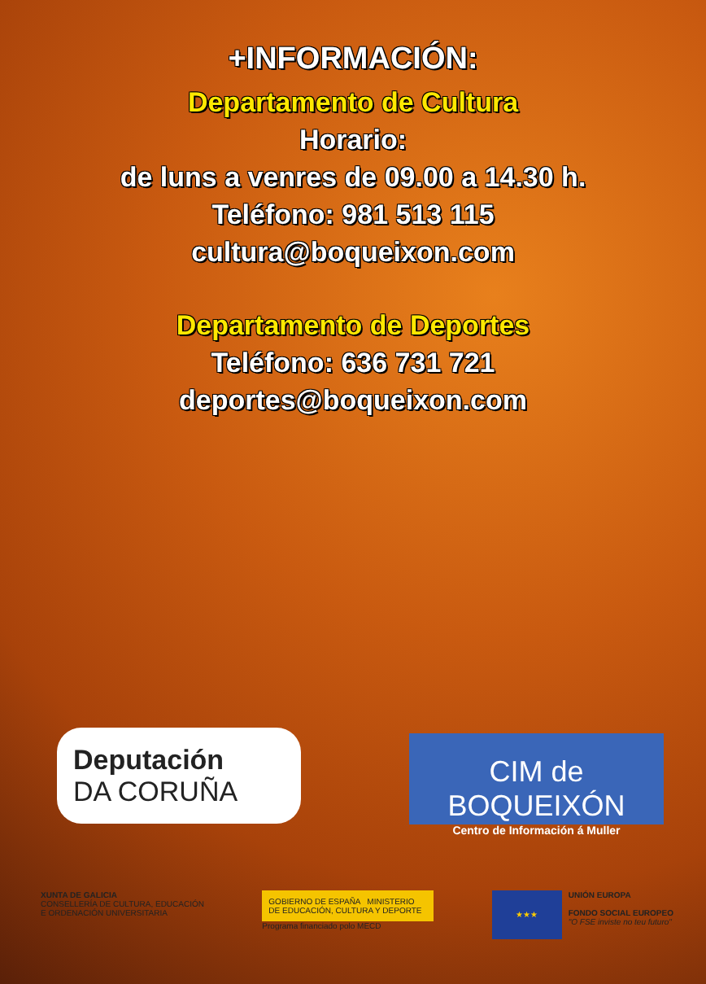+INFORMACIÓN:
Departamento de Cultura
Horario:
de luns a venres de 09.00 a 14.30 h.
Teléfono: 981 513 115
cultura@boqueixon.com
Departamento de Deportes
Teléfono: 636 731 721
deportes@boqueixon.com
Deputación
DA CORUÑA
CIM de BOQUEIXÓN
Centro de Información á Muller
XUNTA DE GALICIA
CONSELLERÍA DE CULTURA, EDUCACIÓN
E ORDENACIÓN UNIVERSITARIA
GOBIERNO DE ESPAÑA MINISTERIO DE EDUCACIÓN, CULTURA Y DEPORTE
Programa financiado polo MECD
★★★
UNIÓN EUROPA
FONDO SOCIAL EUROPEO
"O FSE inviste no teu futuro"